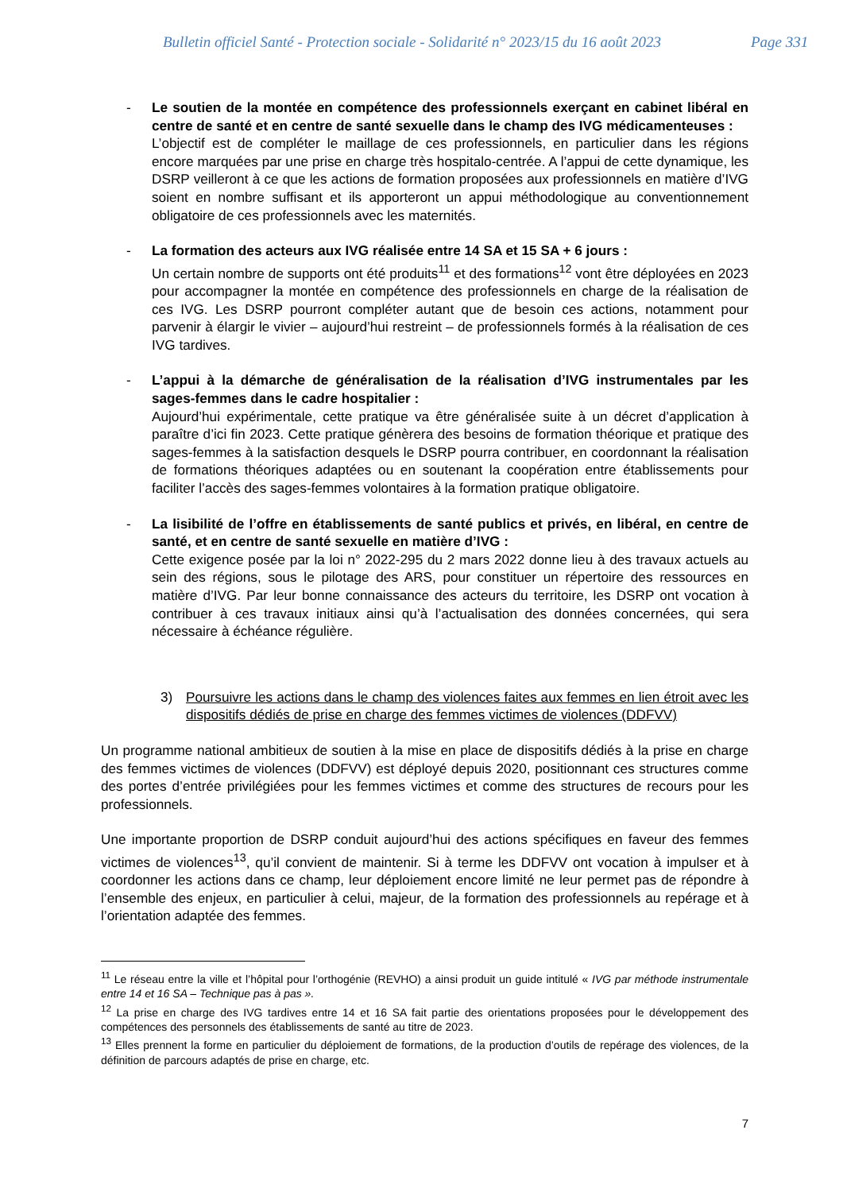Bulletin officiel Santé - Protection sociale - Solidarité n° 2023/15 du 16 août 2023 Page 331
- Le soutien de la montée en compétence des professionnels exerçant en cabinet libéral en centre de santé et en centre de santé sexuelle dans le champ des IVG médicamenteuses :
L’objectif est de compléter le maillage de ces professionnels, en particulier dans les régions encore marquées par une prise en charge très hospitalo-centrée. A l’appui de cette dynamique, les DSRP veilleront à ce que les actions de formation proposées aux professionnels en matière d’IVG soient en nombre suffisant et ils apporteront un appui méthodologique au conventionnement obligatoire de ces professionnels avec les maternités.
- La formation des acteurs aux IVG réalisée entre 14 SA et 15 SA + 6 jours :
Un certain nombre de supports ont été produits<sup>11</sup> et des formations<sup>12</sup> vont être déployées en 2023 pour accompagner la montée en compétence des professionnels en charge de la réalisation de ces IVG. Les DSRP pourront compléter autant que de besoin ces actions, notamment pour parvenir à élargir le vivier – aujourd’hui restreint – de professionnels formés à la réalisation de ces IVG tardives.
- L’appui à la démarche de généralisation de la réalisation d’IVG instrumentales par les sages-femmes dans le cadre hospitalier :
Aujourd’hui expérimentale, cette pratique va être généralisée suite à un décret d’application à paraître d’ici fin 2023. Cette pratique génèrera des besoins de formation théorique et pratique des sages-femmes à la satisfaction desquels le DSRP pourra contribuer, en coordonnant la réalisation de formations théoriques adaptées ou en soutenant la coopération entre établissements pour faciliter l’accès des sages-femmes volontaires à la formation pratique obligatoire.
- La lisibilité de l’offre en établissements de santé publics et privés, en libéral, en centre de santé, et en centre de santé sexuelle en matière d’IVG :
Cette exigence posée par la loi n° 2022-295 du 2 mars 2022 donne lieu à des travaux actuels au sein des régions, sous le pilotage des ARS, pour constituer un répertoire des ressources en matière d’IVG. Par leur bonne connaissance des acteurs du territoire, les DSRP ont vocation à contribuer à ces travaux initiaux ainsi qu’à l’actualisation des données concernées, qui sera nécessaire à échéance régulière.
3) Poursuivre les actions dans le champ des violences faites aux femmes en lien étroit avec les dispositifs dédiés de prise en charge des femmes victimes de violences (DDFVV)
Un programme national ambitieux de soutien à la mise en place de dispositifs dédiés à la prise en charge des femmes victimes de violences (DDFVV) est déployé depuis 2020, positionnant ces structures comme des portes d’entrée privilégiées pour les femmes victimes et comme des structures de recours pour les professionnels.
Une importante proportion de DSRP conduit aujourd’hui des actions spécifiques en faveur des femmes victimes de violences<sup>13</sup>, qu’il convient de maintenir. Si à terme les DDFVV ont vocation à impulser et à coordonner les actions dans ce champ, leur déploiement encore limité ne leur permet pas de répondre à l’ensemble des enjeux, en particulier à celui, majeur, de la formation des professionnels au repérage et à l’orientation adaptée des femmes.
<sup>11</sup> Le réseau entre la ville et l’hôpital pour l’orthogénie (REVHO) a ainsi produit un guide intitulé « IVG par méthode instrumentale entre 14 et 16 SA – Technique pas à pas ».
<sup>12</sup> La prise en charge des IVG tardives entre 14 et 16 SA fait partie des orientations proposées pour le développement des compétences des personnels des établissements de santé au titre de 2023.
<sup>13</sup> Elles prennent la forme en particulier du déploiement de formations, de la production d’outils de repérage des violences, de la définition de parcours adaptés de prise en charge, etc.
7